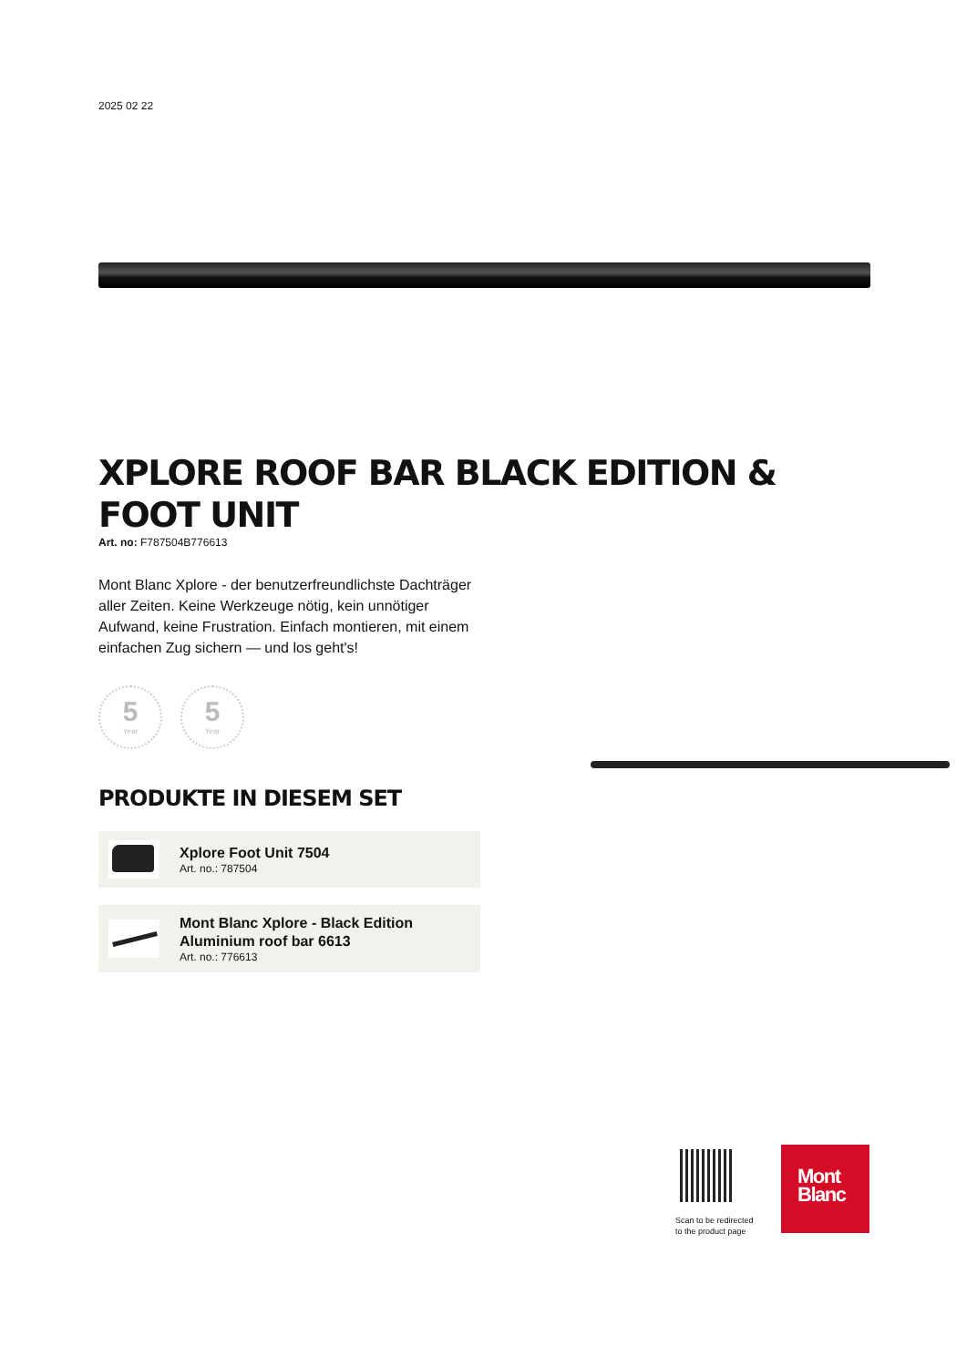2025 02 22
XPLORE ROOF BAR BLACK EDITION & FOOT UNIT
Art. no: F787504B776613
Mont Blanc Xplore - der benutzerfreundlichste Dachträger aller Zeiten. Keine Werkzeuge nötig, kein unnötiger Aufwand, keine Frustration. Einfach montieren, mit einem einfachen Zug sichern — und los geht's!
5
Year
5
Year
PRODUKTE IN DIESEM SET
Xplore Foot Unit 7504
Art. no.: 787504
Mont Blanc Xplore - Black Edition
Aluminium roof bar 6613
Art. no.: 776613
Scan to be redirected
to the product page
Mont
Blanc